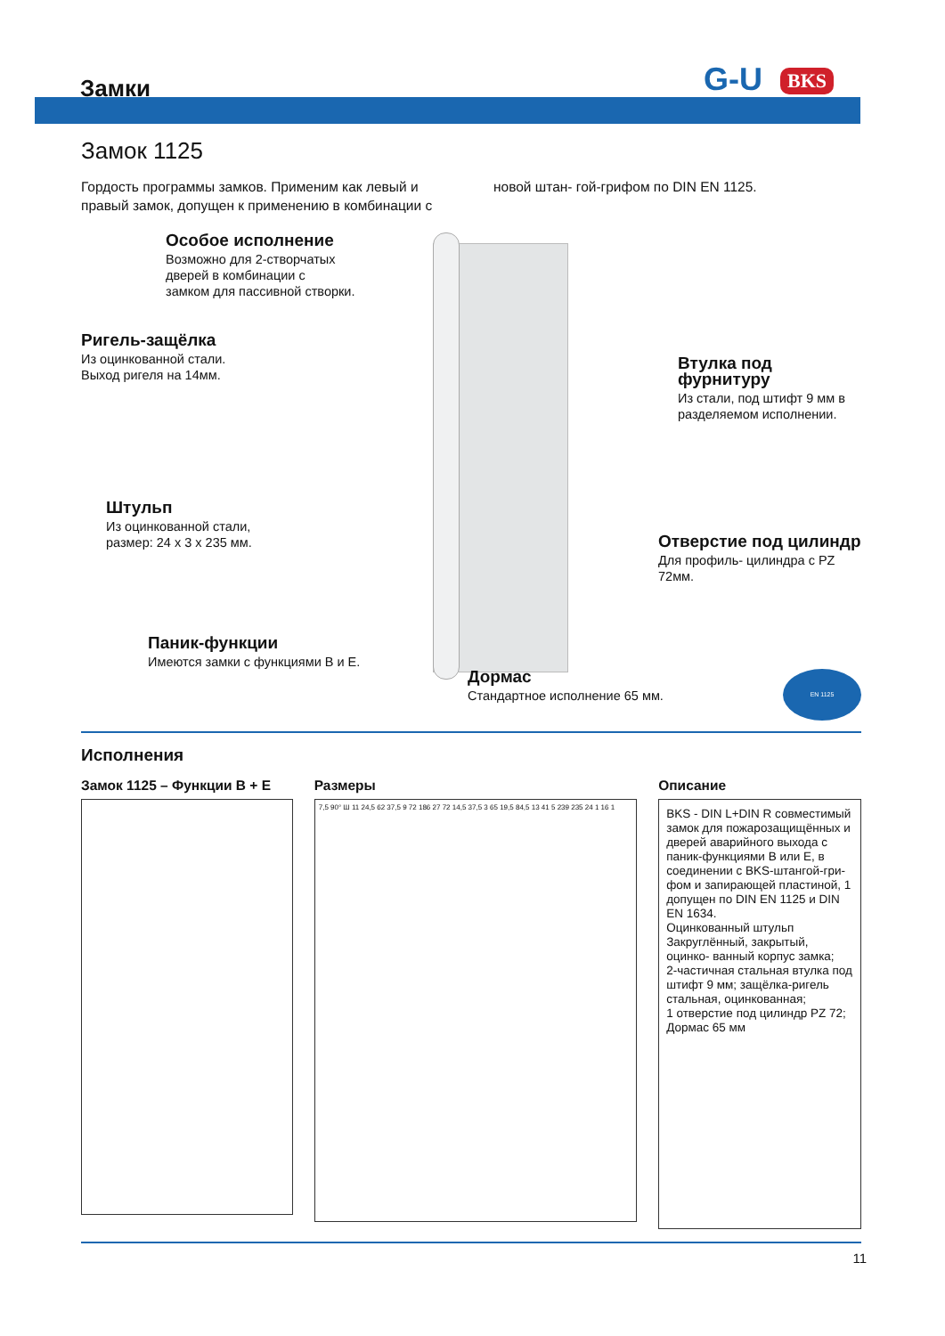Замки G-U BKS
Замок 1125
Гордость программы замков. Применим как левый и правый замок, допущен к применению в комбинации с новой штан- гой-грифом по DIN EN 1125.
Особое исполнение
Возможно для 2-створчатых
дверей в комбинации с
замком для пассивной створки.
Ригель-защёлка
Из оцинкованной стали.
Выход ригеля на 14мм.
Втулка под фурнитуру
Из стали, под штифт 9 мм в
разделяемом исполнении.
Штульп
Из оцинкованной стали,
размер: 24 x 3 x 235 мм.
Отверстие под цилиндр
Для профиль- цилиндра с PZ 72мм.
Паник-функции
Имеются замки с функциями B и E.
Дормас
Стандартное исполнение 65 мм.
EN 1125
Исполнения
Замок 1125 – Функции B + E
Размеры
7,5 90° Ш 11 24,5 62 37,5 9 72 186 27 72 14,5 37,5 3 65 19,5 84,5 13 41 5 239 235 24 1 16 1
Описание
BKS - DIN L+DIN R совместимый замок для пожарозащищённых и дверей аварийного выхода с паник-функциями B или E, в соединении с BKS-штангой-гри- фом и запирающей пластиной, 1 допущен по DIN EN 1125 и DIN EN 1634.
Оцинкованный штульп
Закруглённый, закрытый, оцинко- ванный корпус замка;
2-частичная стальная втулка под штифт 9 мм; защёлка-ригель стальная, оцинкованная;
1 отверстие под цилиндр PZ 72;
Дормас 65 мм
11